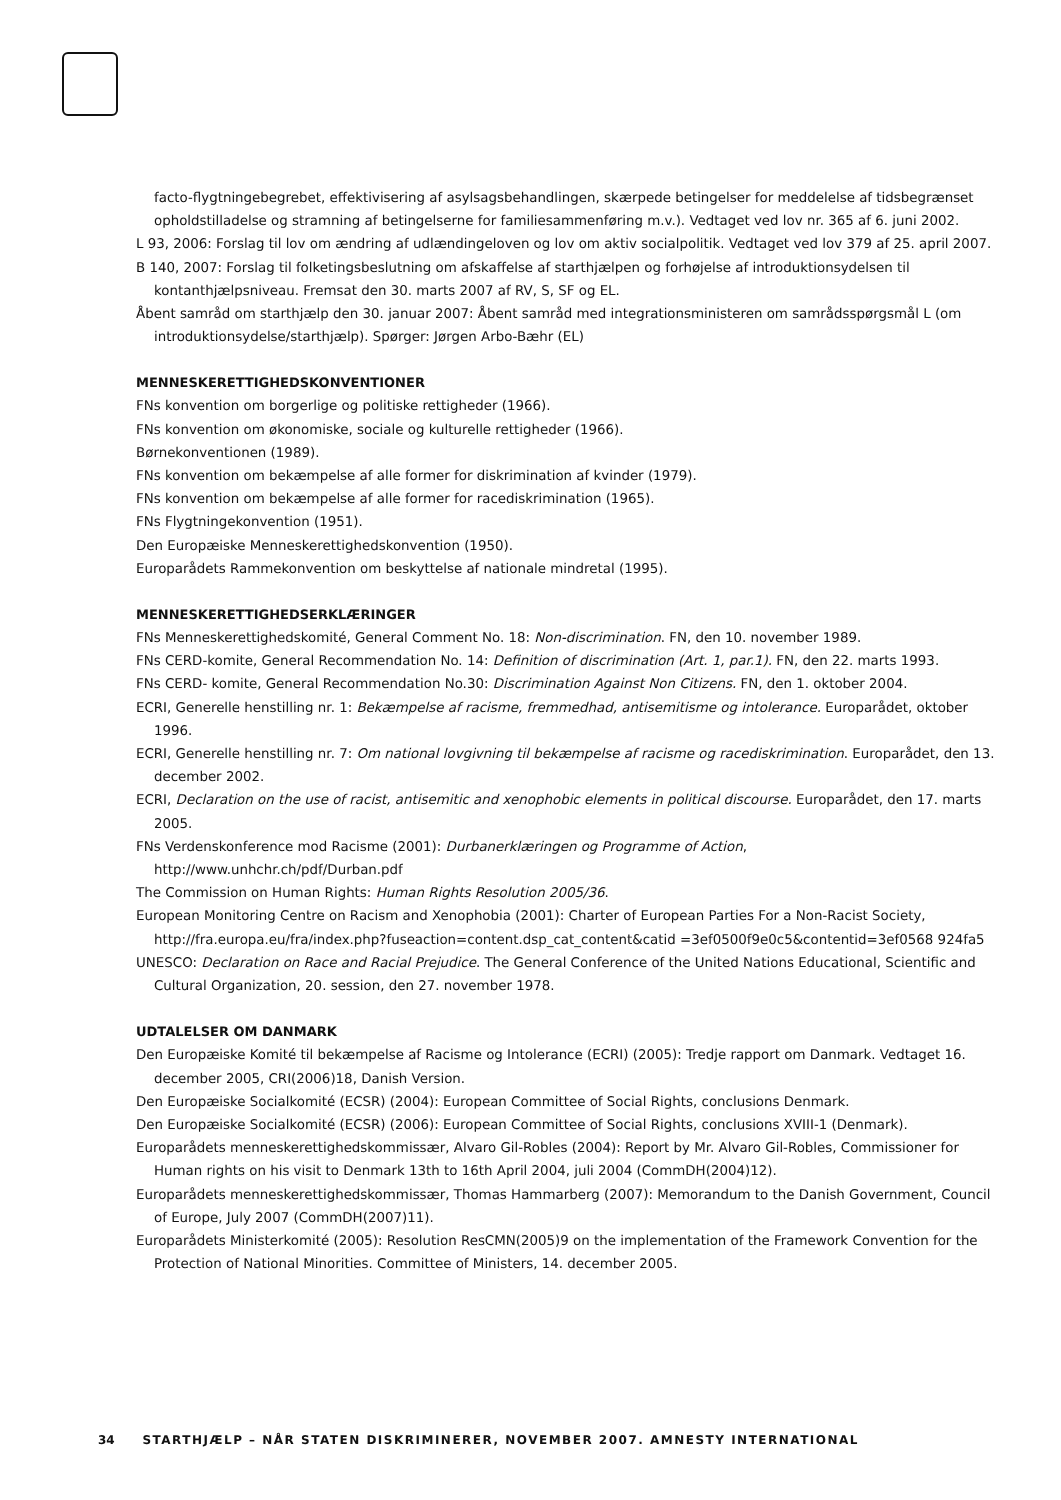facto-flygtningebegrebet, effektivisering af asylsagsbehandlingen, skærpede betingelser for meddelelse af tidsbegrænset opholdstilladelse og stramning af betingelserne for familiesammenføring m.v.). Vedtaget ved lov nr. 365 af 6. juni 2002.
L 93, 2006: Forslag til lov om ændring af udlændingeloven og lov om aktiv socialpolitik. Vedtaget ved lov 379 af 25. april 2007.
B 140, 2007: Forslag til folketingsbeslutning om afskaffelse af starthjælpen og forhøjelse af introduktionsydelsen til kontanthjælpsniveau. Fremsat den 30. marts 2007 af RV, S, SF og EL.
Åbent samråd om starthjælp den 30. januar 2007: Åbent samråd med integrationsministeren om samrådsspørgsmål L (om introduktionsydelse/starthjælp). Spørger: Jørgen Arbo-Bæhr (EL)
MENNESKERETTIGHEDSKONVENTIONER
FNs konvention om borgerlige og politiske rettigheder (1966).
FNs konvention om økonomiske, sociale og kulturelle rettigheder (1966).
Børnekonventionen (1989).
FNs konvention om bekæmpelse af alle former for diskrimination af kvinder (1979).
FNs konvention om bekæmpelse af alle former for racediskrimination (1965).
FNs Flygtningekonvention (1951).
Den Europæiske Menneskerettighedskonvention (1950).
Europarådets Rammekonvention om beskyttelse af nationale mindretal (1995).
MENNESKERETTIGHEDSERKLÆRINGER
FNs Menneskerettighedskomité, General Comment No. 18: Non-discrimination. FN, den 10. november 1989.
FNs CERD-komite, General Recommendation No. 14: Definition of discrimination (Art. 1, par.1). FN, den 22. marts 1993.
FNs CERD- komite, General Recommendation No.30: Discrimination Against Non Citizens. FN, den 1. oktober 2004.
ECRI, Generelle henstilling nr. 1: Bekæmpelse af racisme, fremmedhad, antisemitisme og intolerance. Europarådet, oktober 1996.
ECRI, Generelle henstilling nr. 7: Om national lovgivning til bekæmpelse af racisme og racediskrimination. Europarådet, den 13. december 2002.
ECRI, Declaration on the use of racist, antisemitic and xenophobic elements in political discourse. Europarådet, den 17. marts 2005.
FNs Verdenskonference mod Racisme (2001): Durbanerklæringen og Programme of Action, http://www.unhchr.ch/pdf/Durban.pdf
The Commission on Human Rights: Human Rights Resolution 2005/36.
European Monitoring Centre on Racism and Xenophobia (2001): Charter of European Parties For a Non-Racist Society, http://fra.europa.eu/fra/index.php?fuseaction=content.dsp_cat_content&catid =3ef0500f9e0c5&contentid=3ef0568 924fa5
UNESCO: Declaration on Race and Racial Prejudice. The General Conference of the United Nations Educational, Scientific and Cultural Organization, 20. session, den 27. november 1978.
UDTALELSER OM DANMARK
Den Europæiske Komité til bekæmpelse af Racisme og Intolerance (ECRI) (2005): Tredje rapport om Danmark. Vedtaget 16. december 2005, CRI(2006)18, Danish Version.
Den Europæiske Socialkomité (ECSR) (2004): European Committee of Social Rights, conclusions Denmark.
Den Europæiske Socialkomité (ECSR) (2006): European Committee of Social Rights, conclusions XVIII-1 (Denmark).
Europarådets menneskerettighedskommissær, Alvaro Gil-Robles (2004): Report by Mr. Alvaro Gil-Robles, Commissioner for Human rights on his visit to Denmark 13th to 16th April 2004, juli 2004 (CommDH(2004)12).
Europarådets menneskerettighedskommissær, Thomas Hammarberg (2007): Memorandum to the Danish Government, Council of Europe, July 2007 (CommDH(2007)11).
Europarådets Ministerkomité (2005): Resolution ResCMN(2005)9 on the implementation of the Framework Convention for the Protection of National Minorities. Committee of Ministers, 14. december 2005.
34 STARTHJÆLP – NÅR STATEN DISKRIMINERER, NOVEMBER 2007. AMNESTY INTERNATIONAL